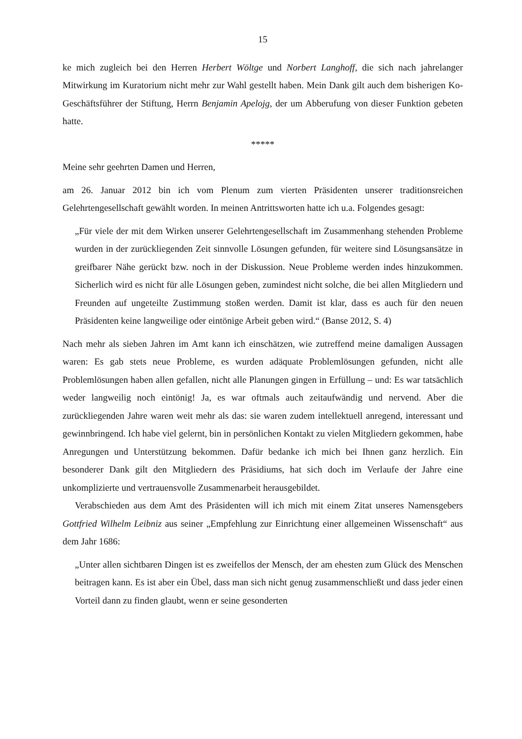15
ke mich zugleich bei den Herren Herbert Wöltge und Norbert Langhoff, die sich nach jahrelanger Mitwirkung im Kuratorium nicht mehr zur Wahl gestellt haben. Mein Dank gilt auch dem bisherigen Ko-Geschäftsführer der Stiftung, Herrn Benjamin Apelojg, der um Abberufung von dieser Funktion gebeten hatte.
*****
Meine sehr geehrten Damen und Herren,
am 26. Januar 2012 bin ich vom Plenum zum vierten Präsidenten unserer traditionsreichen Gelehrtengesellschaft gewählt worden. In meinen Antrittsworten hatte ich u.a. Folgendes gesagt:
„Für viele der mit dem Wirken unserer Gelehrtengesellschaft im Zusammenhang stehenden Probleme wurden in der zurückliegenden Zeit sinnvolle Lösungen gefunden, für weitere sind Lösungsansätze in greifbarer Nähe gerückt bzw. noch in der Diskussion. Neue Probleme werden indes hinzukommen. Sicherlich wird es nicht für alle Lösungen geben, zumindest nicht solche, die bei allen Mitgliedern und Freunden auf ungeteilte Zustimmung stoßen werden. Damit ist klar, dass es auch für den neuen Präsidenten keine langweilige oder eintönige Arbeit geben wird.“ (Banse 2012, S. 4)
Nach mehr als sieben Jahren im Amt kann ich einschätzen, wie zutreffend meine damaligen Aussagen waren: Es gab stets neue Probleme, es wurden adäquate Problemlösungen gefunden, nicht alle Problemlösungen haben allen gefallen, nicht alle Planungen gingen in Erfüllung – und: Es war tatsächlich weder langweilig noch eintönig! Ja, es war oftmals auch zeitaufwändig und nervend. Aber die zurückliegenden Jahre waren weit mehr als das: sie waren zudem intellektuell anregend, interessant und gewinnbringend. Ich habe viel gelernt, bin in persönlichen Kontakt zu vielen Mitgliedern gekommen, habe Anregungen und Unterstützung bekommen. Dafür bedanke ich mich bei Ihnen ganz herzlich. Ein besonderer Dank gilt den Mitgliedern des Präsidiums, hat sich doch im Verlaufe der Jahre eine unkomplizierte und vertrauensvolle Zusammenarbeit herausgebildet.
Verabschieden aus dem Amt des Präsidenten will ich mich mit einem Zitat unseres Namensgebers Gottfried Wilhelm Leibniz aus seiner „Empfehlung zur Einrichtung einer allgemeinen Wissenschaft“ aus dem Jahr 1686:
„Unter allen sichtbaren Dingen ist es zweifellos der Mensch, der am ehesten zum Glück des Menschen beitragen kann. Es ist aber ein Übel, dass man sich nicht genug zusammenschließt und dass jeder einen Vorteil dann zu finden glaubt, wenn er seine gesonderten